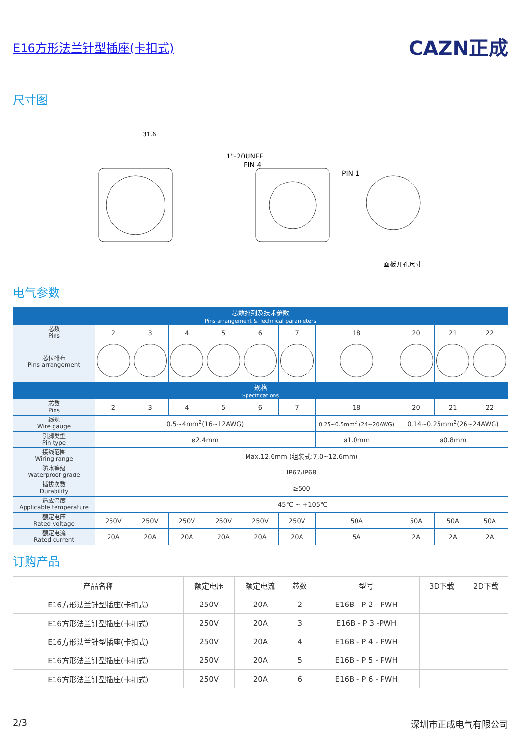E16方形法兰针型插座(卡扣式) CAZN正成
尺寸图
31.6
1"-20UNEF
PIN 4
PIN 1
面板开孔尺寸
电气参数
| 芯数排列及技术参数 Pins arrangement & Technical parameters | | | | | | | | | | |
| --- | --- | --- | --- | --- | --- | --- | --- | --- | --- | --- |
| 芯数 Pins | 2 | 3 | 4 | 5 | 6 | 7 | 18 | 20 | 21 | 22 |
| 芯位排布 Pins arrangement | | | | | | | | | | |
| 规格 Specifications | | | | | | | | | | |
| 芯数 Pins | 2 | 3 | 4 | 5 | 6 | 7 | 18 | 20 | 21 | 22 |
| 线规 Wire gauge | 0.5~4mm<sup>2</sup>(16~12AWG) | | | | | | 0.25~0.5mm<sup>2</sup> (24~20AWG) | 0.14~0.25mm<sup>2</sup>(26~24AWG) | | |
| 引脚类型 Pin type | ø2.4mm | | | | | | ø1.0mm | ø0.8mm | | |
| 接线范围 Wiring range | Max.12.6mm (组装式:7.0~12.6mm) | | | | | | | | | |
| 防水等级 Waterproof grade | IP67/IP68 | | | | | | | | | |
| 插拔次数 Durability | ≥500 | | | | | | | | | |
| 适应温度 Applicable temperature | -45℃ ~ +105℃ | | | | | | | | | |
| 额定电压 Rated voltage | 250V | 250V | 250V | 250V | 250V | 250V | 50A | 50A | 50A | 50A |
| 额定电流 Rated current | 20A | 20A | 20A | 20A | 20A | 20A | 5A | 2A | 2A | 2A |
订购产品
| 产品名称 | 额定电压 | 额定电流 | 芯数 | 型号 | 3D下载 | 2D下载 |
| --- | --- | --- | --- | --- | --- | --- |
| E16方形法兰针型插座(卡扣式) | 250V | 20A | 2 | E16B - P 2 - PWH | | |
| E16方形法兰针型插座(卡扣式) | 250V | 20A | 3 | E16B - P 3 -PWH | | |
| E16方形法兰针型插座(卡扣式) | 250V | 20A | 4 | E16B - P 4 - PWH | | |
| E16方形法兰针型插座(卡扣式) | 250V | 20A | 5 | E16B - P 5 - PWH | | |
| E16方形法兰针型插座(卡扣式) | 250V | 20A | 6 | E16B - P 6 - PWH | | |
2/3 深圳市正成电气有限公司